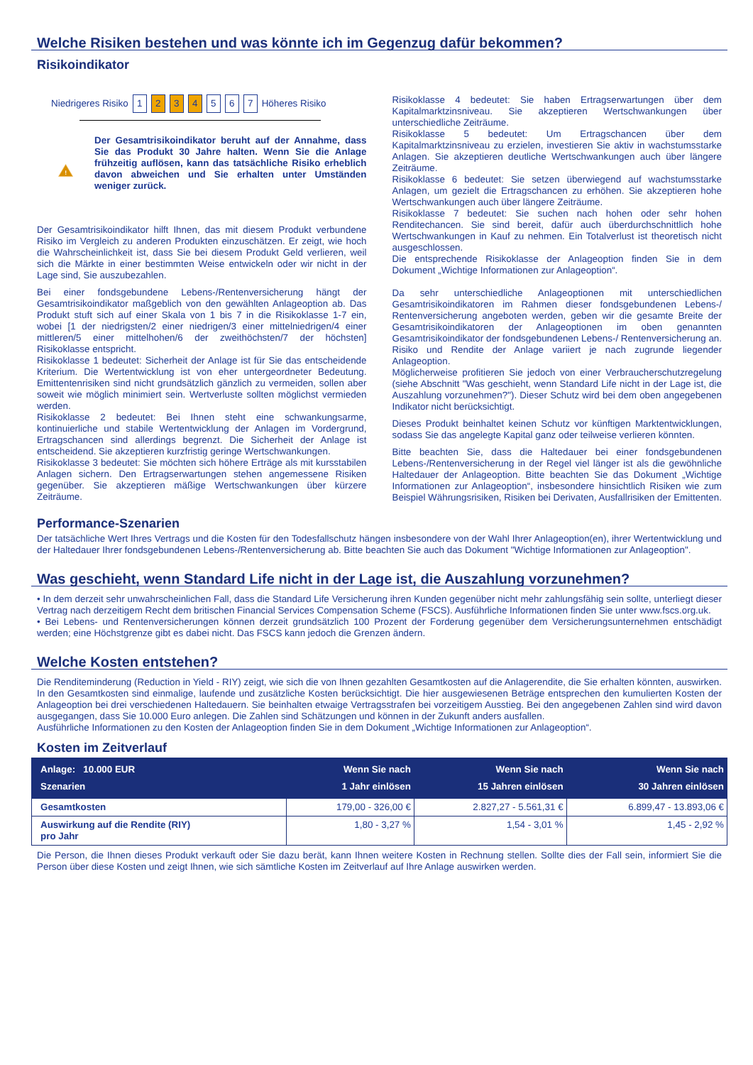Welche Risiken bestehen und was könnte ich im Gegenzug dafür bekommen?
Risikoindikator
Niedrigeres Risiko 1 2 3 4 5 6 7 Höheres Risiko
!
Der Gesamtrisikoindikator beruht auf der Annahme, dass Sie das Produkt 30 Jahre halten. Wenn Sie die Anlage frühzeitig auflösen, kann das tatsächliche Risiko erheblich davon abweichen und Sie erhalten unter Umständen weniger zurück.
Der Gesamtrisikoindikator hilft Ihnen, das mit diesem Produkt verbundene Risiko im Vergleich zu anderen Produkten einzuschätzen. Er zeigt, wie hoch die Wahrscheinlichkeit ist, dass Sie bei diesem Produkt Geld verlieren, weil sich die Märkte in einer bestimmten Weise entwickeln oder wir nicht in der Lage sind, Sie auszubezahlen.
Bei einer fondsgebundene Lebens-/Rentenversicherung hängt der Gesamtrisikoindikator maßgeblich von den gewählten Anlageoption ab. Das Produkt stuft sich auf einer Skala von 1 bis 7 in die Risikoklasse 1-7 ein, wobei [1 der niedrigsten/2 einer niedrigen/3 einer mittelniedrigen/4 einer mittleren/5 einer mittelhohen/6 der zweithöchsten/7 der höchsten] Risikoklasse entspricht.
Risikoklasse 1 bedeutet: Sicherheit der Anlage ist für Sie das entscheidende Kriterium. Die Wertentwicklung ist von eher untergeordneter Bedeutung. Emittentenrisiken sind nicht grundsätzlich gänzlich zu vermeiden, sollen aber soweit wie möglich minimiert sein. Wertverluste sollten möglichst vermieden werden.
Risikoklasse 2 bedeutet: Bei Ihnen steht eine schwankungsarme, kontinuierliche und stabile Wertentwicklung der Anlagen im Vordergrund, Ertragschancen sind allerdings begrenzt. Die Sicherheit der Anlage ist entscheidend. Sie akzeptieren kurzfristig geringe Wertschwankungen.
Risikoklasse 3 bedeutet: Sie möchten sich höhere Erträge als mit kursstabilen Anlagen sichern. Den Ertragserwartungen stehen angemessene Risiken gegenüber. Sie akzeptieren mäßige Wertschwankungen über kürzere Zeiträume.
Risikoklasse 4 bedeutet: Sie haben Ertragserwartungen über dem Kapitalmarktzinsniveau. Sie akzeptieren Wertschwankungen über unterschiedliche Zeiträume.
Risikoklasse 5 bedeutet: Um Ertragschancen über dem Kapitalmarktzinsniveau zu erzielen, investieren Sie aktiv in wachstumsstarke Anlagen. Sie akzeptieren deutliche Wertschwankungen auch über längere Zeiträume.
Risikoklasse 6 bedeutet: Sie setzen überwiegend auf wachstumsstarke Anlagen, um gezielt die Ertragschancen zu erhöhen. Sie akzeptieren hohe Wertschwankungen auch über längere Zeiträume.
Risikoklasse 7 bedeutet: Sie suchen nach hohen oder sehr hohen Renditechancen. Sie sind bereit, dafür auch überdurchschnittlich hohe Wertschwankungen in Kauf zu nehmen. Ein Totalverlust ist theoretisch nicht ausgeschlossen.
Die entsprechende Risikoklasse der Anlageoption finden Sie in dem Dokument „Wichtige Informationen zur Anlageoption“.
Da sehr unterschiedliche Anlageoptionen mit unterschiedlichen Gesamtrisikoindikatoren im Rahmen dieser fondsgebundenen Lebens-/ Rentenversicherung angeboten werden, geben wir die gesamte Breite der Gesamtrisikoindikatoren der Anlageoptionen im oben genannten Gesamtrisikoindikator der fondsgebundenen Lebens-/ Rentenversicherung an. Risiko und Rendite der Anlage variiert je nach zugrunde liegender Anlageoption.
Möglicherweise profitieren Sie jedoch von einer Verbraucherschutzregelung (siehe Abschnitt "Was geschieht, wenn Standard Life nicht in der Lage ist, die Auszahlung vorzunehmen?"). Dieser Schutz wird bei dem oben angegebenen Indikator nicht berücksichtigt.
Dieses Produkt beinhaltet keinen Schutz vor künftigen Marktentwicklungen, sodass Sie das angelegte Kapital ganz oder teilweise verlieren könnten.
Bitte beachten Sie, dass die Haltedauer bei einer fondsgebundenen Lebens-/Rentenversicherung in der Regel viel länger ist als die gewöhnliche Haltedauer der Anlageoption. Bitte beachten Sie das Dokument „Wichtige Informationen zur Anlageoption“, insbesondere hinsichtlich Risiken wie zum Beispiel Währungsrisiken, Risiken bei Derivaten, Ausfallrisiken der Emittenten.
Performance-Szenarien
Der tatsächliche Wert Ihres Vertrags und die Kosten für den Todesfallschutz hängen insbesondere von der Wahl Ihrer Anlageoption(en), ihrer Wertentwicklung und der Haltedauer Ihrer fondsgebundenen Lebens-/Rentenversicherung ab. Bitte beachten Sie auch das Dokument "Wichtige Informationen zur Anlageoption".
Was geschieht, wenn Standard Life nicht in der Lage ist, die Auszahlung vorzunehmen?
• In dem derzeit sehr unwahrscheinlichen Fall, dass die Standard Life Versicherung ihren Kunden gegenüber nicht mehr zahlungsfähig sein sollte, unterliegt dieser Vertrag nach derzeitigem Recht dem britischen Financial Services Compensation Scheme (FSCS). Ausführliche Informationen finden Sie unter www.fscs.org.uk.
• Bei Lebens- und Rentenversicherungen können derzeit grundsätzlich 100 Prozent der Forderung gegenüber dem Versicherungsunternehmen entschädigt werden; eine Höchstgrenze gibt es dabei nicht. Das FSCS kann jedoch die Grenzen ändern.
Welche Kosten entstehen?
Die Renditeminderung (Reduction in Yield - RIY) zeigt, wie sich die von Ihnen gezahlten Gesamtkosten auf die Anlagerendite, die Sie erhalten könnten, auswirken. In den Gesamtkosten sind einmalige, laufende und zusätzliche Kosten berücksichtigt. Die hier ausgewiesenen Beträge entsprechen den kumulierten Kosten der Anlageoption bei drei verschiedenen Haltedauern. Sie beinhalten etwaige Vertragsstrafen bei vorzeitigem Ausstieg. Bei den angegebenen Zahlen sind wird davon ausgegangen, dass Sie 10.000 Euro anlegen. Die Zahlen sind Schätzungen und können in der Zukunft anders ausfallen.
Ausführliche Informationen zu den Kosten der Anlageoption finden Sie in dem Dokument „Wichtige Informationen zur Anlageoption“.
Kosten im Zeitverlauf
| Anlage: 10.000 EUR Szenarien | Wenn Sie nach 1 Jahr einlösen | Wenn Sie nach 15 Jahren einlösen | Wenn Sie nach 30 Jahren einlösen |
| --- | --- | --- | --- |
| Gesamtkosten | 179,00 - 326,00 € | 2.827,27 - 5.561,31 € | 6.899,47 - 13.893,06 € |
| Auswirkung auf die Rendite (RIY) pro Jahr | 1,80 - 3,27 % | 1,54 - 3,01 % | 1,45 - 2,92 % |
Die Person, die Ihnen dieses Produkt verkauft oder Sie dazu berät, kann Ihnen weitere Kosten in Rechnung stellen. Sollte dies der Fall sein, informiert Sie die Person über diese Kosten und zeigt Ihnen, wie sich sämtliche Kosten im Zeitverlauf auf Ihre Anlage auswirken werden.